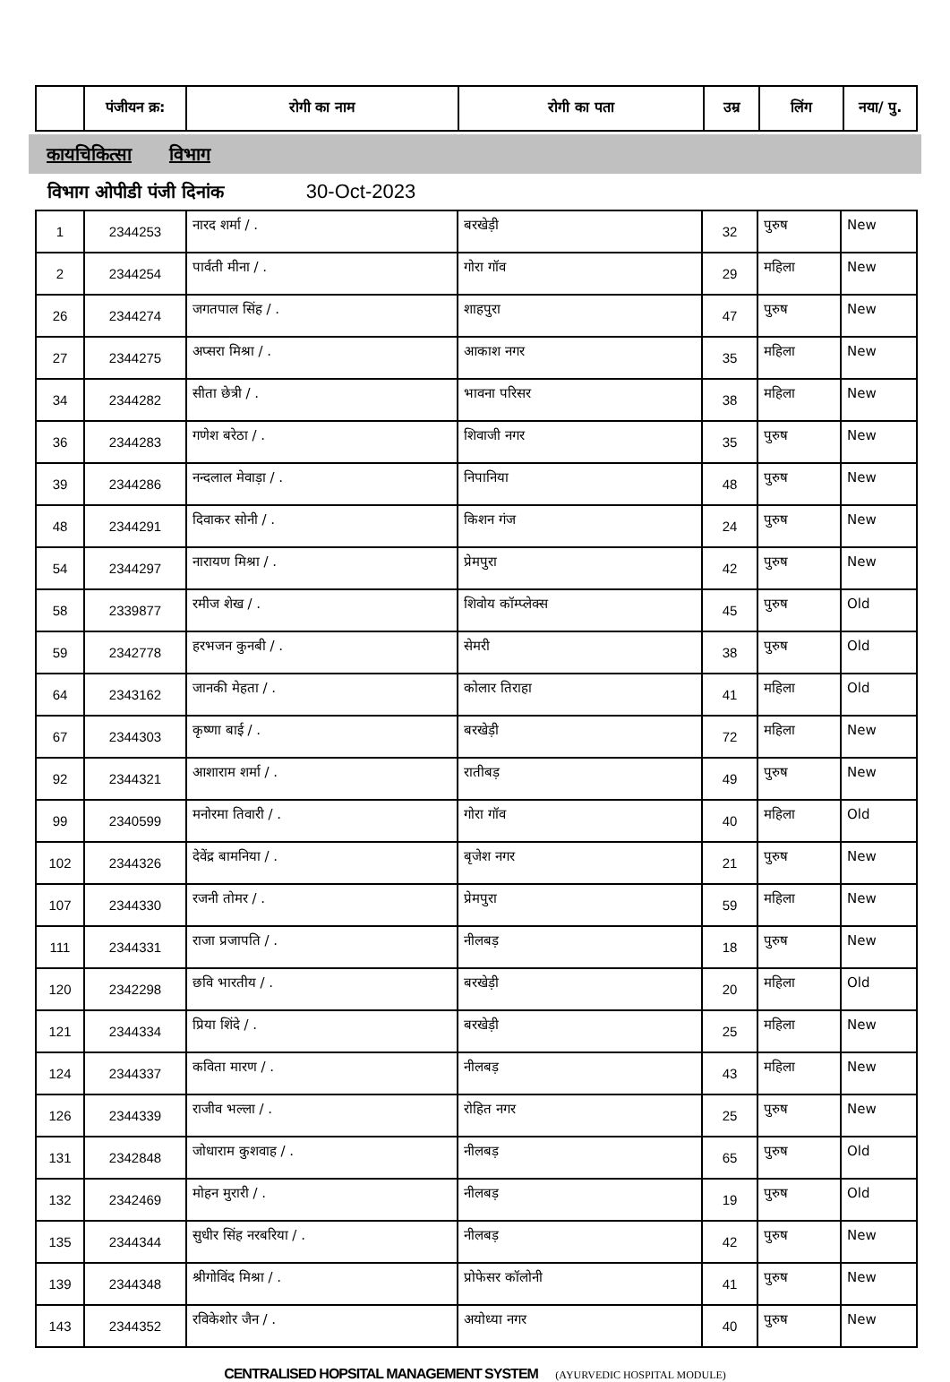| | पंजीयन क्र: | रोगी का नाम | रोगी का पता | उम्र | लिंग | नया/ पु. |
| --- | --- | --- | --- | --- | --- | --- |
कायचिकित्सा विभाग
विभाग ओपीडी पंजी दिनांक 30-Oct-2023
| 1 | 2344253 | नारद शर्मा / . | बरखेड़ी | 32 | पुरुष | New |
| 2 | 2344254 | पार्वती मीना / . | गोरा गॉव | 29 | महिला | New |
| 26 | 2344274 | जगतपाल सिंह / . | शाहपुरा | 47 | पुरुष | New |
| 27 | 2344275 | अप्सरा मिश्रा / . | आकाश नगर | 35 | महिला | New |
| 34 | 2344282 | सीता छेत्री / . | भावना परिसर | 38 | महिला | New |
| 36 | 2344283 | गणेश बरेठा / . | शिवाजी नगर | 35 | पुरुष | New |
| 39 | 2344286 | नन्दलाल मेवाड़ा / . | निपानिया | 48 | पुरुष | New |
| 48 | 2344291 | दिवाकर सोनी / . | किशन गंज | 24 | पुरुष | New |
| 54 | 2344297 | नारायण मिश्रा / . | प्रेमपुरा | 42 | पुरुष | New |
| 58 | 2339877 | रमीज शेख / . | शिवोय कॉम्प्लेक्स | 45 | पुरुष | Old |
| 59 | 2342778 | हरभजन कुनबी / . | सेमरी | 38 | पुरुष | Old |
| 64 | 2343162 | जानकी मेहता / . | कोलार तिराहा | 41 | महिला | Old |
| 67 | 2344303 | कृष्णा बाई / . | बरखेड़ी | 72 | महिला | New |
| 92 | 2344321 | आशाराम शर्मा / . | रातीबड़ | 49 | पुरुष | New |
| 99 | 2340599 | मनोरमा तिवारी / . | गोरा गॉव | 40 | महिला | Old |
| 102 | 2344326 | देवेंद्र बामनिया / . | बृजेश नगर | 21 | पुरुष | New |
| 107 | 2344330 | रजनी तोमर / . | प्रेमपुरा | 59 | महिला | New |
| 111 | 2344331 | राजा प्रजापति / . | नीलबड़ | 18 | पुरुष | New |
| 120 | 2342298 | छवि भारतीय / . | बरखेड़ी | 20 | महिला | Old |
| 121 | 2344334 | प्रिया शिंदे / . | बरखेड़ी | 25 | महिला | New |
| 124 | 2344337 | कविता मारण / . | नीलबड़ | 43 | महिला | New |
| 126 | 2344339 | राजीव भल्ला / . | रोहित नगर | 25 | पुरुष | New |
| 131 | 2342848 | जोधाराम कुशवाह / . | नीलबड़ | 65 | पुरुष | Old |
| 132 | 2342469 | मोहन मुरारी / . | नीलबड़ | 19 | पुरुष | Old |
| 135 | 2344344 | सुधीर सिंह नरबरिया / . | नीलबड़ | 42 | पुरुष | New |
| 139 | 2344348 | श्रीगोविंद मिश्रा / . | प्रोफेसर कॉलोनी | 41 | पुरुष | New |
| 143 | 2344352 | रविकेशोर जैन / . | अयोध्या नगर | 40 | पुरुष | New |
CENTRALISED HOPSITAL MANAGEMENT SYSTEM (AYURVEDIC HOSPITAL MODULE)